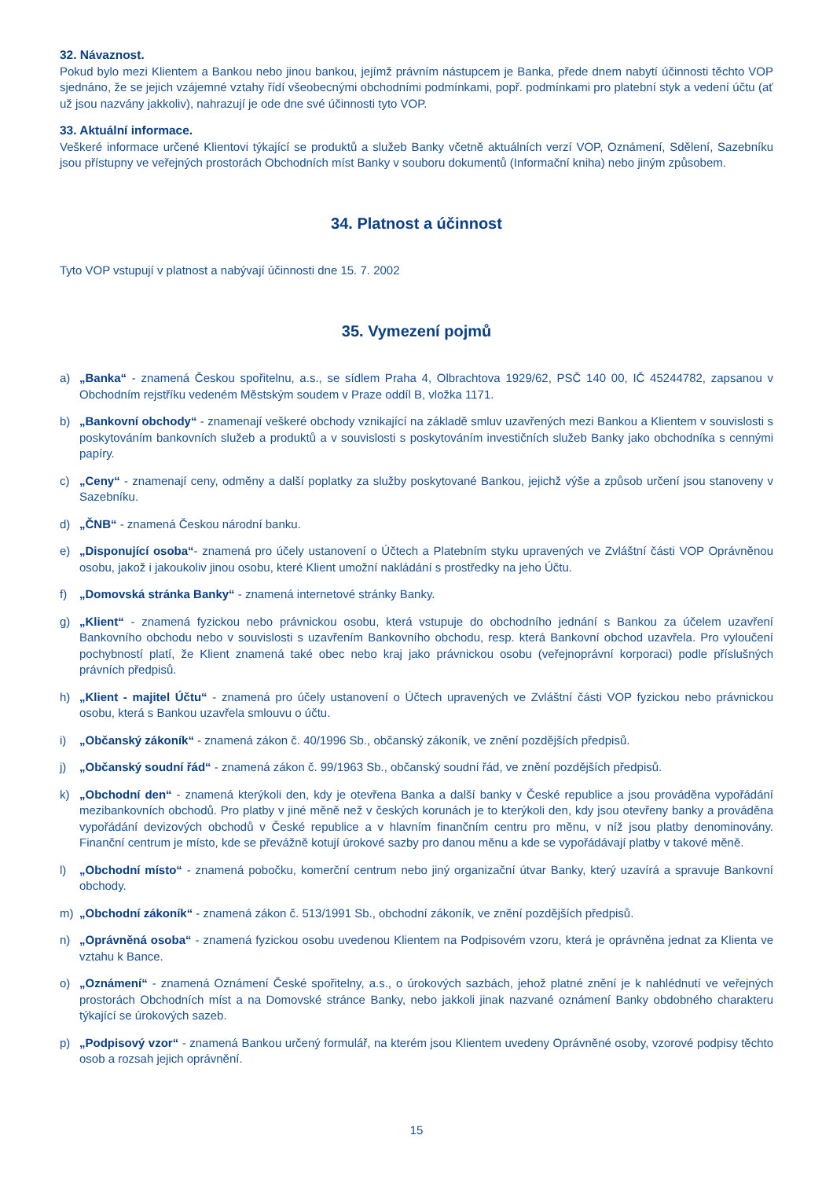32. Návaznost.
Pokud bylo mezi Klientem a Bankou nebo jinou bankou, jejímž právním nástupcem je Banka, přede dnem nabytí účinnosti těchto VOP sjednáno, že se jejich vzájemné vztahy řídí všeobecnými obchodními podmínkami, popř. podmínkami pro platební styk a vedení účtu (ať už jsou nazvány jakkoliv), nahrazují je ode dne své účinnosti tyto VOP.
33. Aktuální informace.
Veškeré informace určené Klientovi týkající se produktů a služeb Banky včetně aktuálních verzí VOP, Oznámení, Sdělení, Sazebníku jsou přístupny ve veřejných prostorách Obchodních míst Banky v souboru dokumentů (Informační kniha) nebo jiným způsobem.
34. Platnost a účinnost
Tyto VOP vstupují v platnost a nabývají účinnosti dne 15. 7. 2002
35. Vymezení pojmů
a) „Banka“ - znamená Českou spořitelnu, a.s., se sídlem Praha 4, Olbrachtova 1929/62, PSČ 140 00, IČ 45244782, zapsanou v Obchodním rejstříku vedeném Městským soudem v Praze oddíl B, vložka 1171.
b) „Bankovní obchody“ - znamenají veškeré obchody vznikající na základě smluv uzavřených mezi Bankou a Klientem v souvislosti s poskytováním bankovních služeb a produktů a v souvislosti s poskytováním investičních služeb Banky jako obchodníka s cennými papíry.
c) „Ceny“ - znamenají ceny, odměny a další poplatky za služby poskytované Bankou, jejichž výše a způsob určení jsou stanoveny v Sazebníku.
d) „ČNB“ - znamená Českou národní banku.
e) „Disponující osoba“- znamená pro účely ustanovení o Účtech a Platebním styku upravených ve Zvláštní části VOP Oprávněnou osobu, jakož i jakoukoliv jinou osobu, které Klient umožní nakládání s prostředky na jeho Účtu.
f) „Domovská stránka Banky“ - znamená internetové stránky Banky.
g) „Klient“ - znamená fyzickou nebo právnickou osobu, která vstupuje do obchodního jednání s Bankou za účelem uzavření Bankovního obchodu nebo v souvislosti s uzavřením Bankovního obchodu, resp. která Bankovní obchod uzavřela. Pro vyloučení pochybností platí, že Klient znamená také obec nebo kraj jako právnickou osobu (veřejnoprávní korporaci) podle příslušných právních předpisů.
h) „Klient - majitel Účtu“ - znamená pro účely ustanovení o Účtech upravených ve Zvláštní části VOP fyzickou nebo právnickou osobu, která s Bankou uzavřela smlouvu o účtu.
i) „Občanský zákoník“ - znamená zákon č. 40/1996 Sb., občanský zákoník, ve znění pozdějších předpisů.
j) „Občanský soudní řád“ - znamená zákon č. 99/1963 Sb., občanský soudní řád, ve znění pozdějších předpisů.
k) „Obchodní den“ - znamená kterýkoli den, kdy je otevřena Banka a další banky v České republice a jsou prováděna vypořádání mezibankovních obchodů. Pro platby v jiné měně než v českých korunách je to kterýkoli den, kdy jsou otevřeny banky a prováděna vypořádání devizových obchodů v České republice a v hlavním finančním centru pro měnu, v níž jsou platby denominovány. Finanční centrum je místo, kde se převážně kotují úrokové sazby pro danou měnu a kde se vypořádávají platby v takové měně.
l) „Obchodní místo“ - znamená pobočku, komerční centrum nebo jiný organizační útvar Banky, který uzavírá a spravuje Bankovní obchody.
m) „Obchodní zákoník“ - znamená zákon č. 513/1991 Sb., obchodní zákoník, ve znění pozdějších předpisů.
n) „Oprávněná osoba“ - znamená fyzickou osobu uvedenou Klientem na Podpisovém vzoru, která je oprávněna jednat za Klienta ve vztahu k Bance.
o) „Oznámení“ - znamená Oznámení České spořitelny, a.s., o úrokových sazbách, jehož platné znění je k nahlédnutí ve veřejných prostorách Obchodních míst a na Domovské stránce Banky, nebo jakkoli jinak nazvané oznámení Banky obdobného charakteru týkající se úrokových sazeb.
p) „Podpisový vzor“ - znamená Bankou určený formulář, na kterém jsou Klientem uvedeny Oprávněné osoby, vzorové podpisy těchto osob a rozsah jejich oprávnění.
15